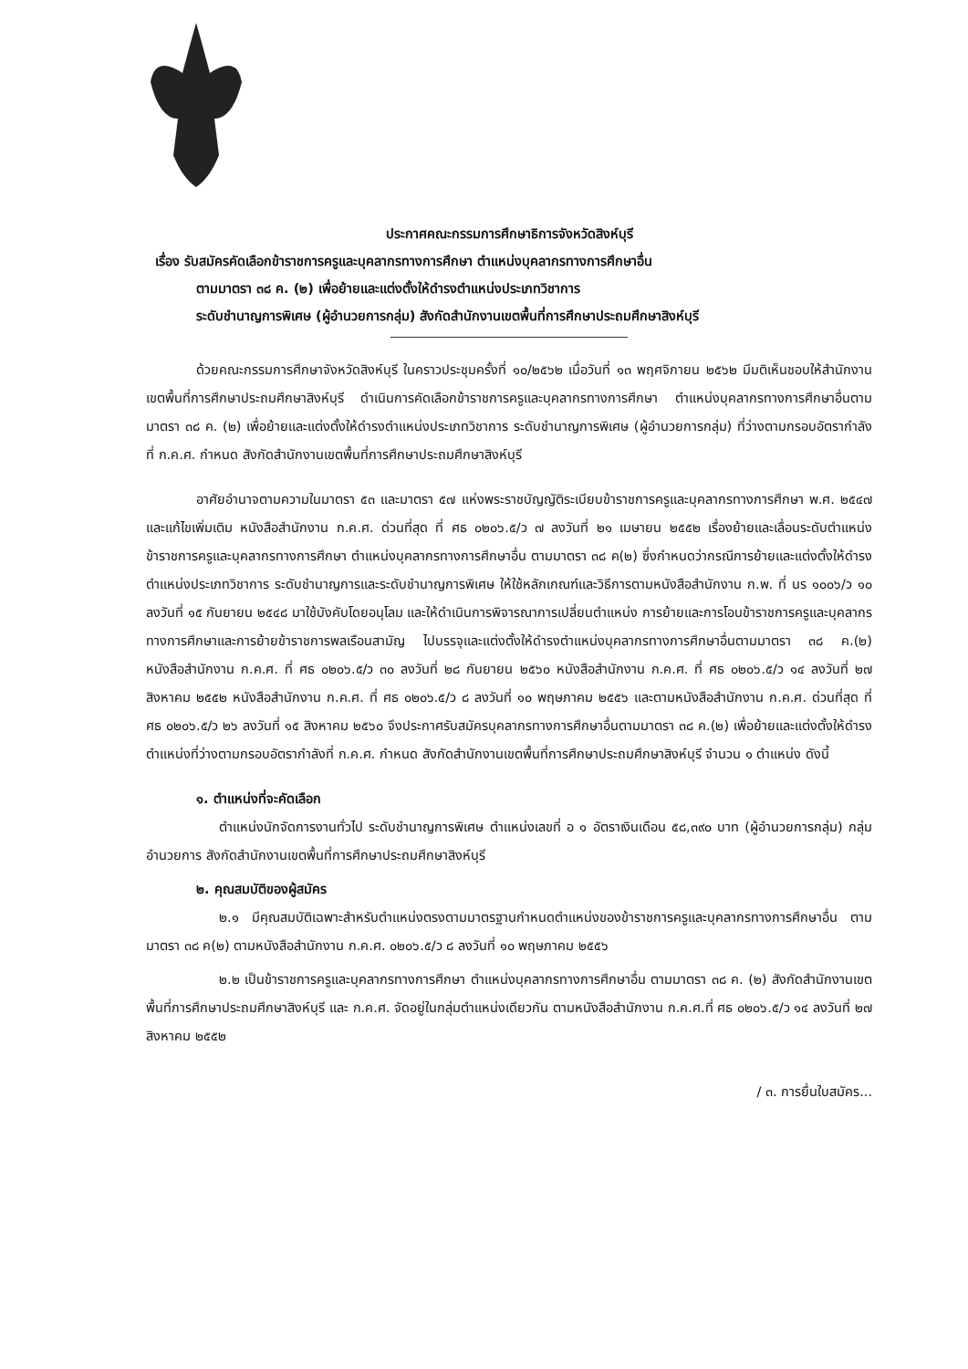ประกาศคณะกรรมการศึกษาธิการจังหวัดสิงห์บุรี
เรื่อง รับสมัครคัดเลือกข้าราชการครูและบุคลากรทางการศึกษา ตำแหน่งบุคลากรทางการศึกษาอื่น
ตามมาตรา ๓๘ ค. (๒) เพื่อย้ายและแต่งตั้งให้ดำรงตำแหน่งประเภทวิชาการ
ระดับชำนาญการพิเศษ (ผู้อำนวยการกลุ่ม) สังกัดสำนักงานเขตพื้นที่การศึกษาประถมศึกษาสิงห์บุรี
ด้วยคณะกรรมการศึกษาจังหวัดสิงห์บุรี ในคราวประชุมครั้งที่ ๑๐/๒๕๖๒ เมื่อวันที่ ๑๓ พฤศจิกายน ๒๕๖๒ มีมติเห็นชอบให้สำนักงานเขตพื้นที่การศึกษาประถมศึกษาสิงห์บุรี ดำเนินการคัดเลือกข้าราชการครูและบุคลากรทางการศึกษา ตำแหน่งบุคลากรทางการศึกษาอื่นตามมาตรา ๓๘ ค. (๒) เพื่อย้ายและแต่งตั้งให้ดำรงตำแหน่งประเภทวิชาการ ระดับชำนาญการพิเศษ (ผู้อำนวยการกลุ่ม) ที่ว่างตามกรอบอัตรากำลังที่ ก.ค.ศ. กำหนด สังกัดสำนักงานเขตพื้นที่การศึกษาประถมศึกษาสิงห์บุรี
อาศัยอำนาจตามความในมาตรา ๕๓ และมาตรา ๕๗ แห่งพระราชบัญญัติระเบียบข้าราชการครูและบุคลากรทางการศึกษา พ.ศ. ๒๕๔๗ และแก้ไขเพิ่มเติม หนังสือสำนักงาน ก.ค.ศ. ด่วนที่สุด ที่ ศธ ๐๒๐๖.๕/ว ๗ ลงวันที่ ๒๑ เมษายน ๒๕๕๒ เรื่องย้ายและเลื่อนระดับตำแหน่งข้าราชการครูและบุคลากรทางการศึกษา ตำแหน่งบุคลากรทางการศึกษาอื่น ตามมาตรา ๓๘ ค(๒) ซึ่งกำหนดว่ากรณีการย้ายและแต่งตั้งให้ดำรงตำแหน่งประเภทวิชาการ ระดับชำนาญการและระดับชำนาญการพิเศษ ให้ใช้หลักเกณฑ์และวิธีการตามหนังสือสำนักงาน ก.พ. ที่ นร ๑๐๐๖/ว ๑๐ ลงวันที่ ๑๕ กันยายน ๒๕๔๘ มาใช้บังคับโดยอนุโลม และให้ดำเนินการพิจารณาการเปลี่ยนตำแหน่ง การย้ายและการโอนข้าราชการครูและบุคลากรทางการศึกษาและการย้ายข้าราชการพลเรือนสามัญ ไปบรรจุและแต่งตั้งให้ดำรงตำแหน่งบุคลากรทางการศึกษาอื่นตามมาตรา ๓๘ ค.(๒) หนังสือสำนักงาน ก.ค.ศ. ที่ ศธ ๐๒๐๖.๕/ว ๓๐ ลงวันที่ ๒๘ กันยายน ๒๕๖๐ หนังสือสำนักงาน ก.ค.ศ. ที่ ศธ ๐๒๐๖.๕/ว ๑๔ ลงวันที่ ๒๗ สิงหาคม ๒๕๕๒ หนังสือสำนักงาน ก.ค.ศ. ที่ ศธ ๐๒๐๖.๕/ว ๘ ลงวันที่ ๑๐ พฤษภาคม ๒๕๕๖ และตามหนังสือสำนักงาน ก.ค.ศ. ด่วนที่สุด ที่ ศธ ๐๒๐๖.๕/ว ๒๖ ลงวันที่ ๑๕ สิงหาคม ๒๕๖๐ จึงประกาศรับสมัครบุคลากรทางการศึกษาอื่นตามมาตรา ๓๘ ค.(๒) เพื่อย้ายและแต่งตั้งให้ดำรงตำแหน่งที่ว่างตามกรอบอัตรากำลังที่ ก.ค.ศ. กำหนด สังกัดสำนักงานเขตพื้นที่การศึกษาประถมศึกษาสิงห์บุรี จำนวน ๑ ตำแหน่ง ดังนี้
๑. ตำแหน่งที่จะคัดเลือก
ตำแหน่งนักจัดการงานทั่วไป ระดับชำนาญการพิเศษ ตำแหน่งเลขที่ อ ๑ อัตราเงินเดือน ๕๘,๓๙๐ บาท (ผู้อำนวยการกลุ่ม) กลุ่มอำนวยการ สังกัดสำนักงานเขตพื้นที่การศึกษาประถมศึกษาสิงห์บุรี
๒. คุณสมบัติของผู้สมัคร
๒.๑ มีคุณสมบัติเฉพาะสำหรับตำแหน่งตรงตามมาตรฐานกำหนดตำแหน่งของข้าราชการครูและบุคลากรทางการศึกษาอื่น ตามมาตรา ๓๘ ค(๒) ตามหนังสือสำนักงาน ก.ค.ศ. ๐๒๐๖.๕/ว ๘ ลงวันที่ ๑๐ พฤษภาคม ๒๕๕๖
๒.๒ เป็นข้าราชการครูและบุคลากรทางการศึกษา ตำแหน่งบุคลากรทางการศึกษาอื่น ตามมาตรา ๓๘ ค. (๒) สังกัดสำนักงานเขตพื้นที่การศึกษาประถมศึกษาสิงห์บุรี และ ก.ค.ศ. จัดอยู่ในกลุ่มตำแหน่งเดียวกัน ตามหนังสือสำนักงาน ก.ค.ศ.ที่ ศธ ๐๒๐๖.๕/ว ๑๔ ลงวันที่ ๒๗ สิงหาคม ๒๕๕๒
/ ๓. การยื่นใบสมัคร...